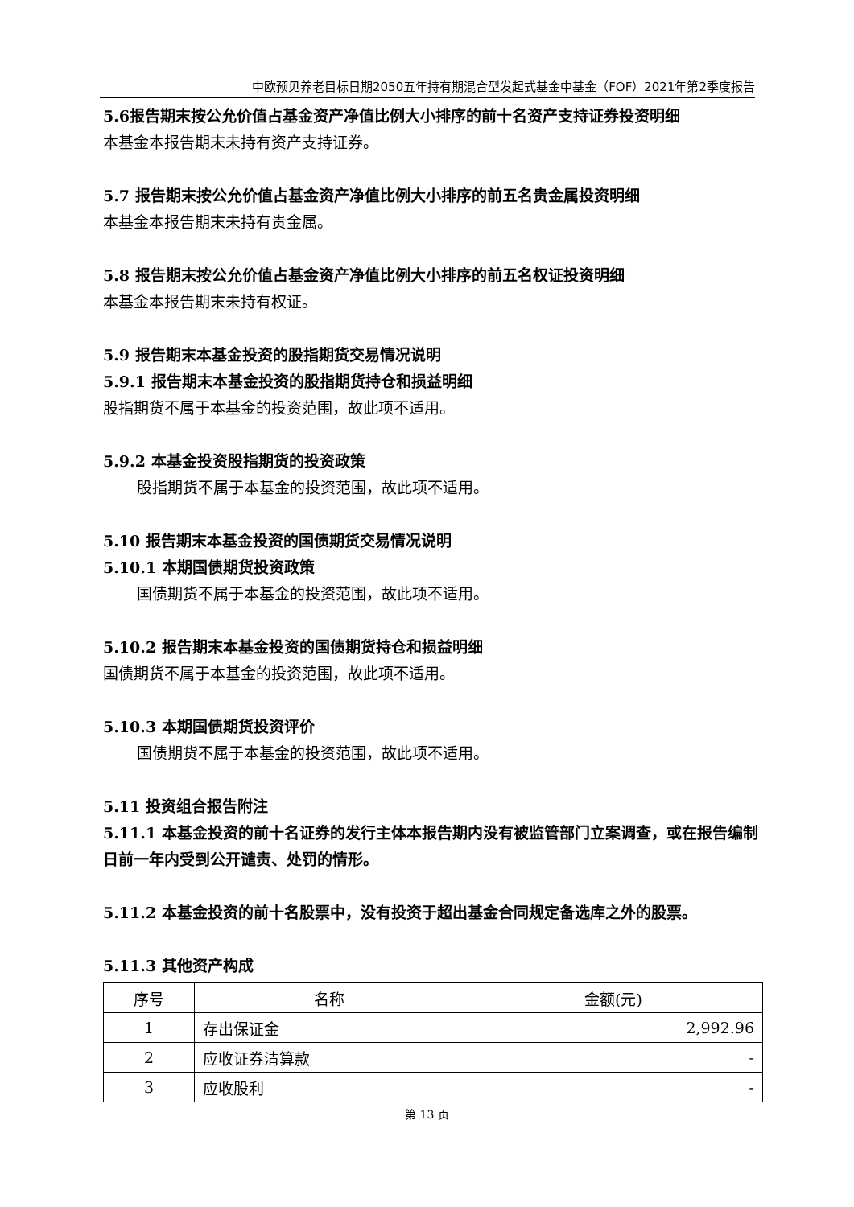中欧预见养老目标日期2050五年持有期混合型发起式基金中基金（FOF）2021年第2季度报告
5.6报告期末按公允价值占基金资产净值比例大小排序的前十名资产支持证券投资明细
本基金本报告期末未持有资产支持证券。
5.7 报告期末按公允价值占基金资产净值比例大小排序的前五名贵金属投资明细
本基金本报告期末未持有贵金属。
5.8 报告期末按公允价值占基金资产净值比例大小排序的前五名权证投资明细
本基金本报告期末未持有权证。
5.9 报告期末本基金投资的股指期货交易情况说明
5.9.1 报告期末本基金投资的股指期货持仓和损益明细
股指期货不属于本基金的投资范围，故此项不适用。
5.9.2 本基金投资股指期货的投资政策
股指期货不属于本基金的投资范围，故此项不适用。
5.10 报告期末本基金投资的国债期货交易情况说明
5.10.1 本期国债期货投资政策
国债期货不属于本基金的投资范围，故此项不适用。
5.10.2 报告期末本基金投资的国债期货持仓和损益明细
国债期货不属于本基金的投资范围，故此项不适用。
5.10.3 本期国债期货投资评价
国债期货不属于本基金的投资范围，故此项不适用。
5.11 投资组合报告附注
5.11.1 本基金投资的前十名证券的发行主体本报告期内没有被监管部门立案调查，或在报告编制日前一年内受到公开谴责、处罚的情形。
5.11.2 本基金投资的前十名股票中，没有投资于超出基金合同规定备选库之外的股票。
5.11.3 其他资产构成
| 序号 | 名称 | 金额(元) |
| --- | --- | --- |
| 1 | 存出保证金 | 2,992.96 |
| 2 | 应收证券清算款 | - |
| 3 | 应收股利 | - |
第 13 页